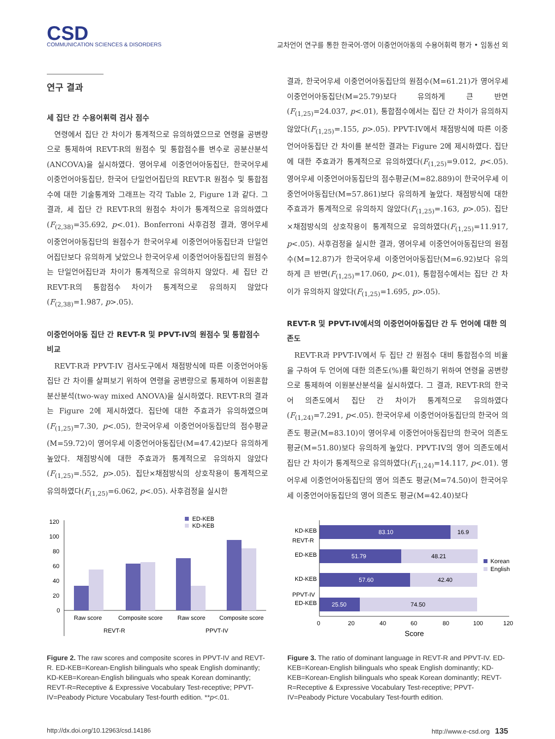CSD
COMMUNICATION SCIENCES & DISORDERS
교차언어 연구를 통한 한국어-영어 이중언어아동의 수용어휘력 평가 • 임동선 외
연구 결과
세 집단 간 수용어휘력 검사 점수
연령에서 집단 간 차이가 통계적으로 유의하였으므로 연령을 공변량으로 통제하여 REVT-R의 원점수 및 통합점수를 변수로 공분산분석(ANCOVA)을 실시하였다. 영어우세 이중언어아동집단, 한국어우세 이중언어아동집단, 한국어 단일언어집단의 REVT-R 원점수 및 통합점수에 대한 기술통계와 그래프는 각각 Table 2, Figure 1과 같다. 그 결과, 세 집단 간 REVT-R의 원점수 차이가 통계적으로 유의하였다(F<sub>(2,38)</sub>=35.692, p<.01). Bonferroni 사후검정 결과, 영어우세 이중언어아동집단의 원점수가 한국어우세 이중언어아동집단과 단일언어집단보다 유의하게 낮았으나 한국어우세 이중언어아동집단의 원점수는 단일언어집단과 차이가 통계적으로 유의하지 않았다. 세 집단 간 REVT-R의 통합점수 차이가 통계적으로 유의하지 않았다(F<sub>(2,38)</sub>=1.987, p>.05).
이중언어아동 집단 간 REVT-R 및 PPVT-IV의 원점수 및 통합점수 비교
REVT-R과 PPVT-IV 검사도구에서 채점방식에 따른 이중언어아동집단 간 차이를 살펴보기 위하여 연령을 공변량으로 통제하여 이원혼합분산분석(two-way mixed ANOVA)을 실시하였다. REVT-R의 결과는 Figure 2에 제시하였다. 집단에 대한 주효과가 유의하였으며(F<sub>(1,25)</sub>=7.30, p<.05), 한국어우세 이중언어아동집단의 점수평균(M=59.72)이 영어우세 이중언어아동집단(M=47.42)보다 유의하게 높았다. 채점방식에 대한 주효과가 통계적으로 유의하지 않았다(F<sub>(1,25)</sub>=.552, p>.05). 집단×채점방식의 상호작용이 통계적으로 유의하였다(F<sub>(1,25)</sub>=6.062, p<.05). 사후검정을 실시한
결과, 한국어우세 이중언어아동집단의 원점수(M=61.21)가 영어우세 이중언어아동집단(M=25.79)보다 유의하게 큰 반면(F<sub>(1,25)</sub>=24.037, p<.01), 통합점수에서는 집단 간 차이가 유의하지 않았다(F<sub>(1,25)</sub>=.155, p>.05). PPVT-IV에서 채점방식에 따른 이중언어아동집단 간 차이를 분석한 결과는 Figure 2에 제시하였다. 집단에 대한 주효과가 통계적으로 유의하였다(F<sub>(1,25)</sub>=9.012, p<.05). 영어우세 이중언어아동집단의 점수평균(M=82.889)이 한국어우세 이중언어아동집단(M=57.861)보다 유의하게 높았다. 채점방식에 대한 주효과가 통계적으로 유의하지 않았다(F<sub>(1,25)</sub>=.163, p>.05). 집단×채점방식의 상호작용이 통계적으로 유의하였다(F<sub>(1,25)</sub>=11.917, p<.05). 사후검정을 실시한 결과, 영어우세 이중언어아동집단의 원점수(M=12.87)가 한국어우세 이중언어아동집단(M=6.92)보다 유의하게 큰 반면(F<sub>(1,25)</sub>=17.060, p<.01), 통합점수에서는 집단 간 차이가 유의하지 않았다(F<sub>(1,25)</sub>=1.695, p>.05).
REVT-R 및 PPVT-IV에서의 이중언어아동집단 간 두 언어에 대한 의존도
REVT-R과 PPVT-IV에서 두 집단 간 원점수 대비 통합점수의 비율을 구하여 두 언어에 대한 의존도(%)를 확인하기 위하여 연령을 공변량으로 통제하여 이원분산분석을 실시하였다. 그 결과, REVT-R의 한국어 의존도에서 집단 간 차이가 통계적으로 유의하였다(F<sub>(1,24)</sub>=7.291, p<.05). 한국어우세 이중언어아동집단의 한국어 의존도 평균(M=83.10)이 영어우세 이중언어아동집단의 한국어 의존도 평균(M=51.80)보다 유의하게 높았다. PPVT-IV의 영어 의존도에서 집단 간 차이가 통계적으로 유의하였다(F<sub>(1,24)</sub>=14.117, p<.01). 영어우세 이중언어아동집단의 영어 의존도 평균(M=74.50)이 한국어우세 이중언어아동집단의 영어 의존도 평균(M=42.40)보다
ED-KEB
KD-KEB
120
100
80
60
40
20
0
Raw score
Composite score
Raw score
Composite score
REVT-R
PPVT-IV
Figure 2. The raw scores and composite scores in PPVT-IV and REVT-R. ED-KEB=Korean-English bilinguals who speak English dominantly; KD-KEB=Korean-English bilinguals who speak Korean dominantly; REVT-R=Receptive & Expressive Vocabulary Test-receptive; PPVT-IV=Peabody Picture Vocabulary Test-fourth edition. **p<.01.
KD-KEB
83.10
16.9
ED-KEB
51.79
48.21
KD-KEB
57.60
42.40
ED-KEB
25.50
74.50
Korean
English
REVT-R
PPVT-IV
0
20
40
60
80
100
120
Score
Figure 3. The ratio of dominant language in REVT-R and PPVT-IV. ED-KEB=Korean-English bilinguals who speak English dominantly; KD-KEB=Korean-English bilinguals who speak Korean dominantly; REVT-R=Receptive & Expressive Vocabulary Test-receptive; PPVT-IV=Peabody Picture Vocabulary Test-fourth edition.
http://dx.doi.org/10.12963/csd.14186 http://www.e-csd.org 135